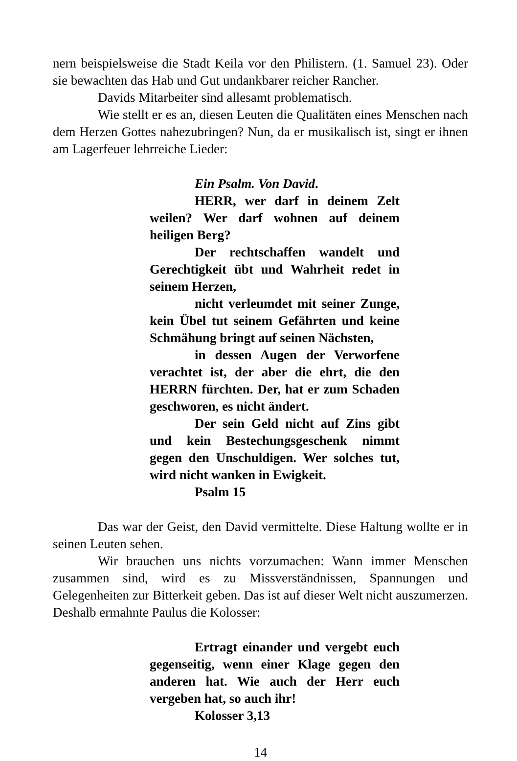nern beispielsweise die Stadt Keila vor den Philistern. (1. Samuel 23). Oder sie bewachten das Hab und Gut undankbarer reicher Rancher.
Davids Mitarbeiter sind allesamt problematisch.
Wie stellt er es an, diesen Leuten die Qualitäten eines Menschen nach dem Herzen Gottes nahezubringen? Nun, da er musikalisch ist, singt er ihnen am Lagerfeuer lehrreiche Lieder:
Ein Psalm. Von David.
HERR, wer darf in deinem Zelt weilen? Wer darf wohnen auf deinem heiligen Berg?
Der rechtschaffen wandelt und Gerechtigkeit übt und Wahrheit redet in seinem Herzen,
nicht verleumdet mit seiner Zunge, kein Übel tut seinem Gefährten und keine Schmähung bringt auf seinen Nächsten,
in dessen Augen der Verworfene verachtet ist, der aber die ehrt, die den HERRN fürchten. Der, hat er zum Schaden geschworen, es nicht ändert.
Der sein Geld nicht auf Zins gibt und kein Bestechungsgeschenk nimmt gegen den Unschuldigen. Wer solches tut, wird nicht wanken in Ewigkeit.
Psalm 15
Das war der Geist, den David vermittelte. Diese Haltung wollte er in seinen Leuten sehen.
Wir brauchen uns nichts vorzumachen: Wann immer Menschen zusammen sind, wird es zu Missverständnissen, Spannungen und Gelegenheiten zur Bitterkeit geben. Das ist auf dieser Welt nicht auszumerzen. Deshalb ermahnte Paulus die Kolosser:
Ertragt einander und vergebt euch gegenseitig, wenn einer Klage gegen den anderen hat. Wie auch der Herr euch vergeben hat, so auch ihr!
Kolosser 3,13
14